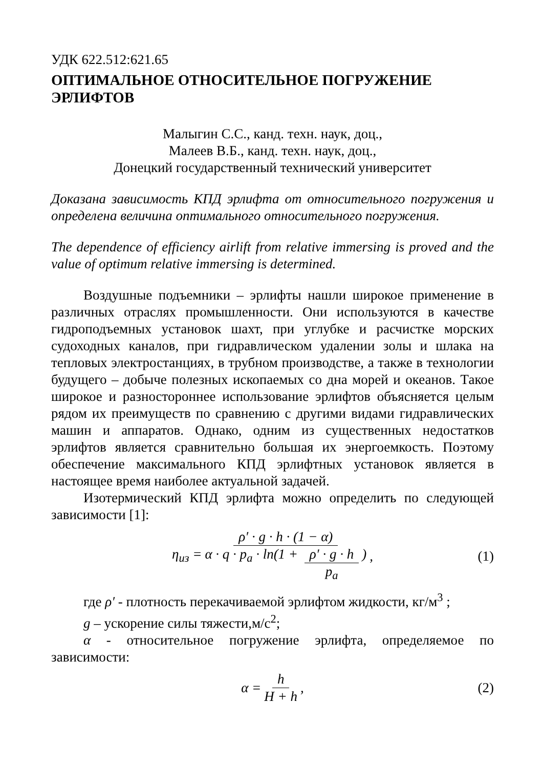УДК 622.512:621.65
ОПТИМАЛЬНОЕ ОТНОСИТЕЛЬНОЕ ПОГРУЖЕНИЕ ЭРЛИФТОВ
Малыгин С.С., канд. техн. наук, доц.,
Малеев В.Б., канд. техн. наук, доц.,
Донецкий государственный технический университет
Доказана зависимость КПД эрлифта от относительного погружения и определена величина оптимального относительного погружения.
The dependence of efficiency airlift from relative immersing is proved and the value of optimum relative immersing is determined.
Воздушные подъемники – эрлифты нашли широкое применение в различных отраслях промышленности. Они используются в качестве гидроподъемных установок шахт, при углубке и расчистке морских судоходных каналов, при гидравлическом удалении золы и шлака на тепловых электростанциях, в трубном производстве, а также в технологии будущего – добыче полезных ископаемых со дна морей и океанов. Такое широкое и разностороннее использование эрлифтов объясняется целым рядом их преимуществ по сравнению с другими видами гидравлических машин и аппаратов. Однако, одним из существенных недостатков эрлифтов является сравнительно большая их энергоемкость. Поэтому обеспечение максимального КПД эрлифтных установок является в настоящее время наиболее актуальной задачей.
Изотермический КПД эрлифта можно определить по следующей зависимости [1]:
η<sub>из</sub> = ρ′ · g · h · (1 − α) α · q · p<sub>a</sub> · ln(1 + ρ′ · g · h p<sub>a</sub>), (1)
где ρ′ - плотность перекачиваемой эрлифтом жидкости, кг/м<sup>3</sup> ;
g – ускорение силы тяжести,м/с<sup>2</sup>;
α - относительное погружение эрлифта, определяемое по зависимости:
α = h H + h, (2)